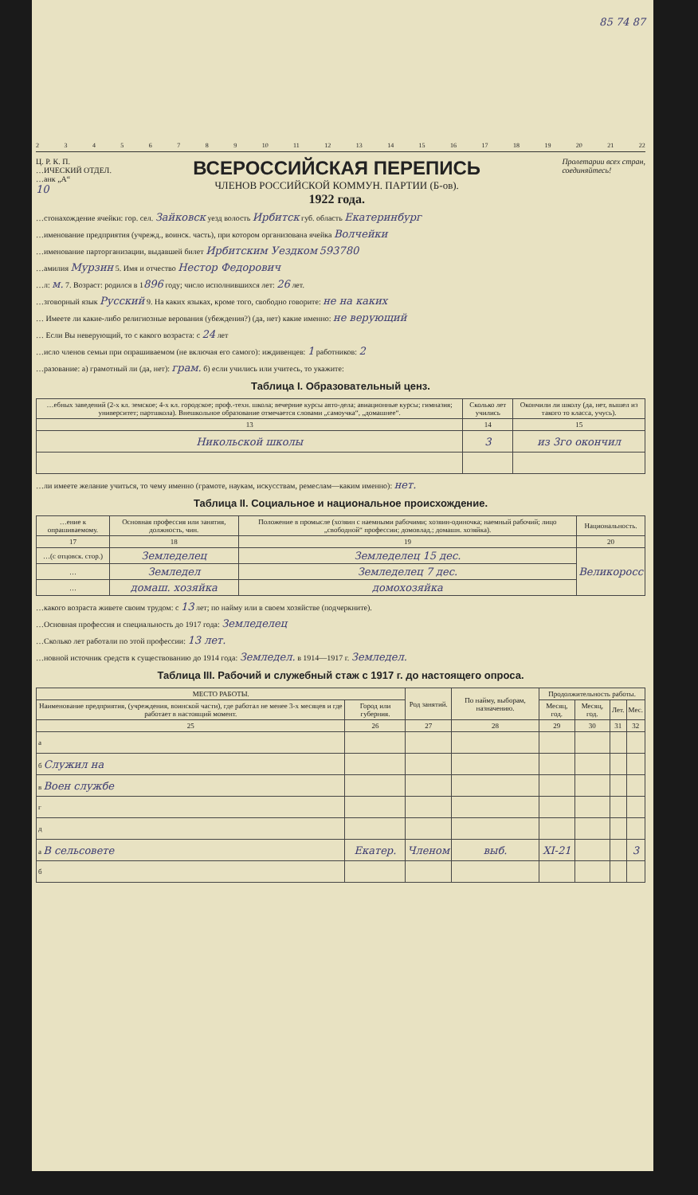85 74 87
23456789 10 11 12 13 14 15 16 17 18 19 20 21 22
Ц. Р. К. П.
…ИЧЕСКИЙ ОТДЕЛ.
…анк „А“
10
ВСЕРОССИЙСКАЯ ПЕРЕПИСЬ
ЧЛЕНОВ РОССИЙСКОЙ КОММУН. ПАРТИИ (Б-ов).
1922 года.
Пролетарии всех стран,
соединяйтесь!
…стонахождение ячейки: гор. сел. Зайковск уезд волость Ирбитск губ. область Екатеринбург
…именование предприятия (учрежд., воинск. часть), при котором организована ячейка Волчейки
…именование парторганизации, выдавшей билет Ирбитским Уездком 593780
…амилия Мурзин 5. Имя и отчество Нестор Федорович
…л: м. 7. Возраст: родился в 1896 году; число исполнившихся лет: 26 лет.
…зговорный язык Русский 9. На каких языках, кроме того, свободно говорите: не на каких
… Имеете ли какие-либо религиозные верования (убеждения?) (да, нет) какие именно: не верующий
… Если Вы неверующий, то с какого возраста: с 24 лет
…исло членов семьи при опрашиваемом (не включая его самого): иждивенцев: 1 работников: 2
…разование: а) грамотный ли (да, нет): грам. б) если учились или учитесь, то укажите:
Таблица I. Образовательный ценз.
| …ебных заведений (2-х кл. земское; 4-х кл. городское; проф.-техн. школа; вечерние курсы авто-дела; авиационные курсы; гимназия; университет; партшкола). Внешкольное образование отмечается словами „самоучка“, „домашнее“. | Сколько лет учились | Окончили ли школу (да, нет, вышел из такого то класса, учусь). |
| --- | --- | --- |
| 13 | 14 | 15 |
| Никольской школы | 3 | из 3го окончил |
…ли имеете желание учиться, то чему именно (грамоте, наукам, искусствам, ремеслам—каким именно): нет.
Таблица II. Социальное и национальное происхождение.
| …ение к опрашиваемому. | Основная профессия или занятия, должность, чин. | Положение в промысле (хозяин с наемными рабочими; хозяин-одиночка; наемный рабочий; лицо „свободной“ профессии; домовлад.; домашн. хозяйка). | Национальность. |
| --- | --- | --- | --- |
| 17 | 18 | 19 | 20 |
| …(с отцовск. стор.) | Земледелец | Земледелец 15 дес. | Великоросс |
| … | Земледел | Земледелец 7 дес. | |
| … | домаш. хозяйка | домохозяйка | |
…какого возраста живете своим трудом: с 13 лет; по найму или в своем хозяйстве (подчеркните).
…Основная профессия и специальность до 1917 года: Земледелец
…Сколько лет работали по этой профессии: 13 лет.
…новной источник средств к существованию до 1914 года: Земледел. в 1914—1917 г. Земледел.
Таблица III. Рабочий и служебный стаж с 1917 г. до настоящего опроса.
| МЕСТО РАБОТЫ. | | Род занятий. | По найму, выборам, назначению. | Продолжительность работы. | | | |
| --- | --- | --- | --- | --- | --- | --- | --- |
| Наименование предприятия, (учреждения, воинской части), где работал не менее 3-х месяцев и где работает в настоящий момент. | Город или губерния. | | | Месяц, год. | Месяц, год. | Лет. | Мес. |
| 25 | 26 | 27 | 28 | 29 | 30 | 31 | 32 |
| а | | | | | | | |
| б Служил на | | | | | | | |
| в Воен службе | | | | | | | |
| г | | | | | | | |
| д | | | | | | | |
| а В сельсовете | Екатер. | Членом | выб. | XI-21 | | | 3 |
| б | | | | | | | |